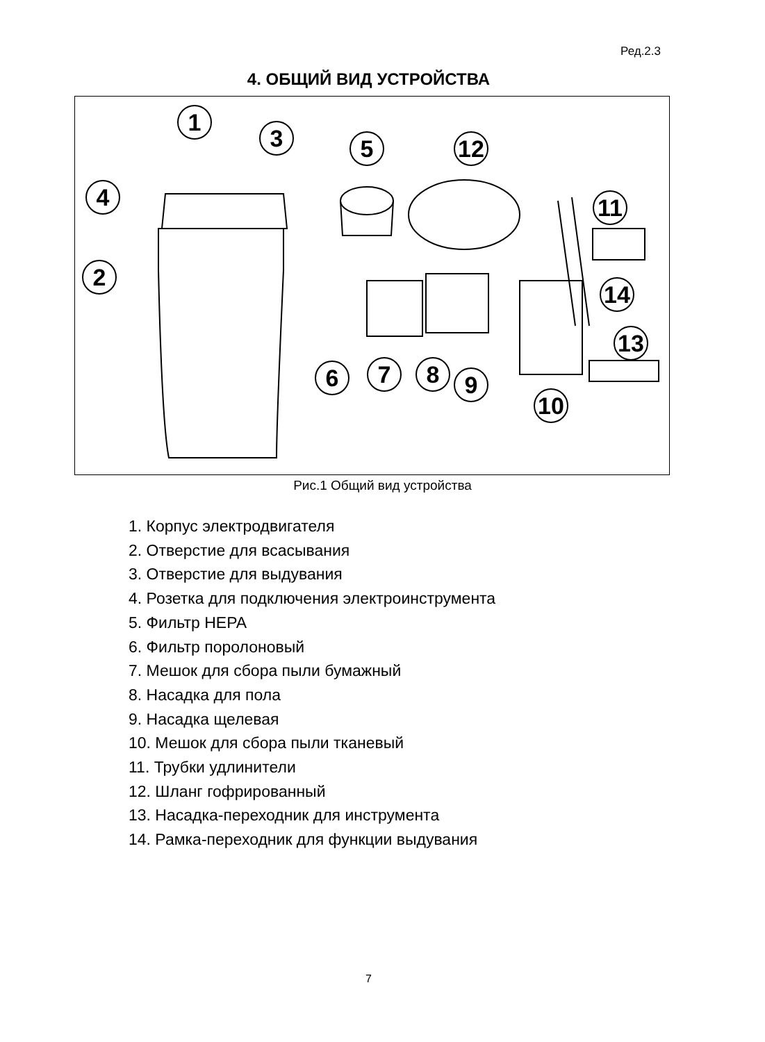Ред.2.3
4. ОБЩИЙ ВИД УСТРОЙСТВА
1
2
3
4
5
6 7 8 9
10
11
12
13
14
Рис.1 Общий вид устройства
1. Корпус электродвигателя
2. Отверстие для всасывания
3. Отверстие для выдувания
4. Розетка для подключения электроинструмента
5. Фильтр HEPA
6. Фильтр поролоновый
7. Мешок для сбора пыли бумажный
8. Насадка для пола
9. Насадка щелевая
10. Мешок для сбора пыли тканевый
11. Трубки удлинители
12. Шланг гофрированный
13. Насадка-переходник для инструмента
14. Рамка-переходник для функции выдувания
7